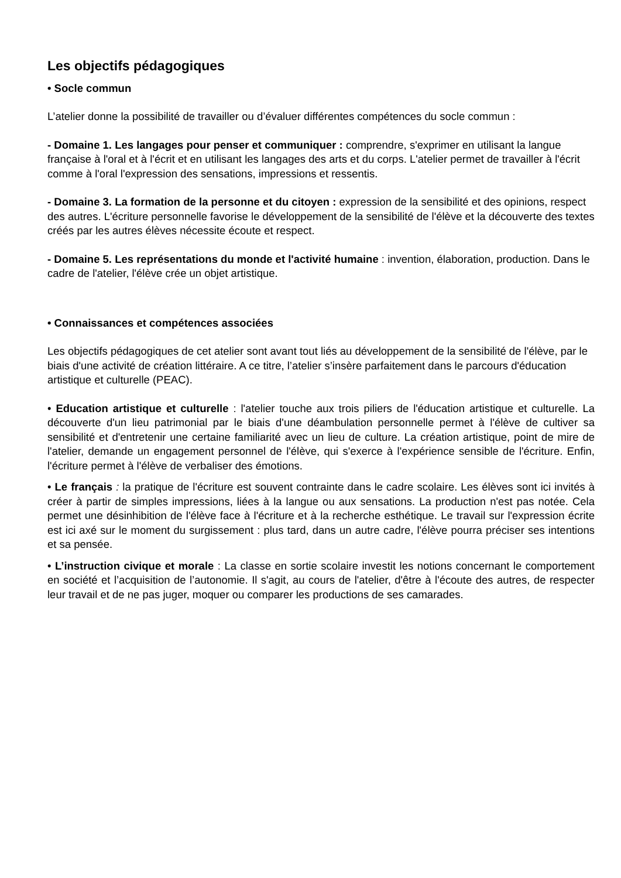Les objectifs pédagogiques
• Socle commun
L’atelier donne la possibilité de travailler ou d’évaluer différentes compétences du socle commun :
- Domaine 1. Les langages pour penser et communiquer : comprendre, s'exprimer en utilisant la langue française à l'oral et à l'écrit et en utilisant les langages des arts et du corps. L'atelier permet de travailler à l'écrit comme à l'oral l'expression des sensations, impressions et ressentis.
- Domaine 3. La formation de la personne et du citoyen : expression de la sensibilité et des opinions, respect des autres. L'écriture personnelle favorise le développement de la sensibilité de l'élève et la découverte des textes créés par les autres élèves nécessite écoute et respect.
- Domaine 5. Les représentations du monde et l'activité humaine : invention, élaboration, production. Dans le cadre de l'atelier, l'élève crée un objet artistique.
• Connaissances et compétences associées
Les objectifs pédagogiques de cet atelier sont avant tout liés au développement de la sensibilité de l'élève, par le biais d'une activité de création littéraire. A ce titre, l’atelier s’insère parfaitement dans le parcours d'éducation artistique et culturelle (PEAC).
• Education artistique et culturelle : l'atelier touche aux trois piliers de l'éducation artistique et culturelle. La découverte d'un lieu patrimonial par le biais d'une déambulation personnelle permet à l'élève de cultiver sa sensibilité et d'entretenir une certaine familiarité avec un lieu de culture. La création artistique, point de mire de l'atelier, demande un engagement personnel de l'élève, qui s'exerce à l'expérience sensible de l'écriture. Enfin, l'écriture permet à l'élève de verbaliser des émotions.
• Le français : la pratique de l'écriture est souvent contrainte dans le cadre scolaire. Les élèves sont ici invités à créer à partir de simples impressions, liées à la langue ou aux sensations. La production n'est pas notée. Cela permet une désinhibition de l'élève face à l'écriture et à la recherche esthétique. Le travail sur l'expression écrite est ici axé sur le moment du surgissement : plus tard, dans un autre cadre, l'élève pourra préciser ses intentions et sa pensée.
• L’instruction civique et morale : La classe en sortie scolaire investit les notions concernant le comportement en société et l’acquisition de l’autonomie. Il s'agit, au cours de l'atelier, d'être à l'écoute des autres, de respecter leur travail et de ne pas juger, moquer ou comparer les productions de ses camarades.